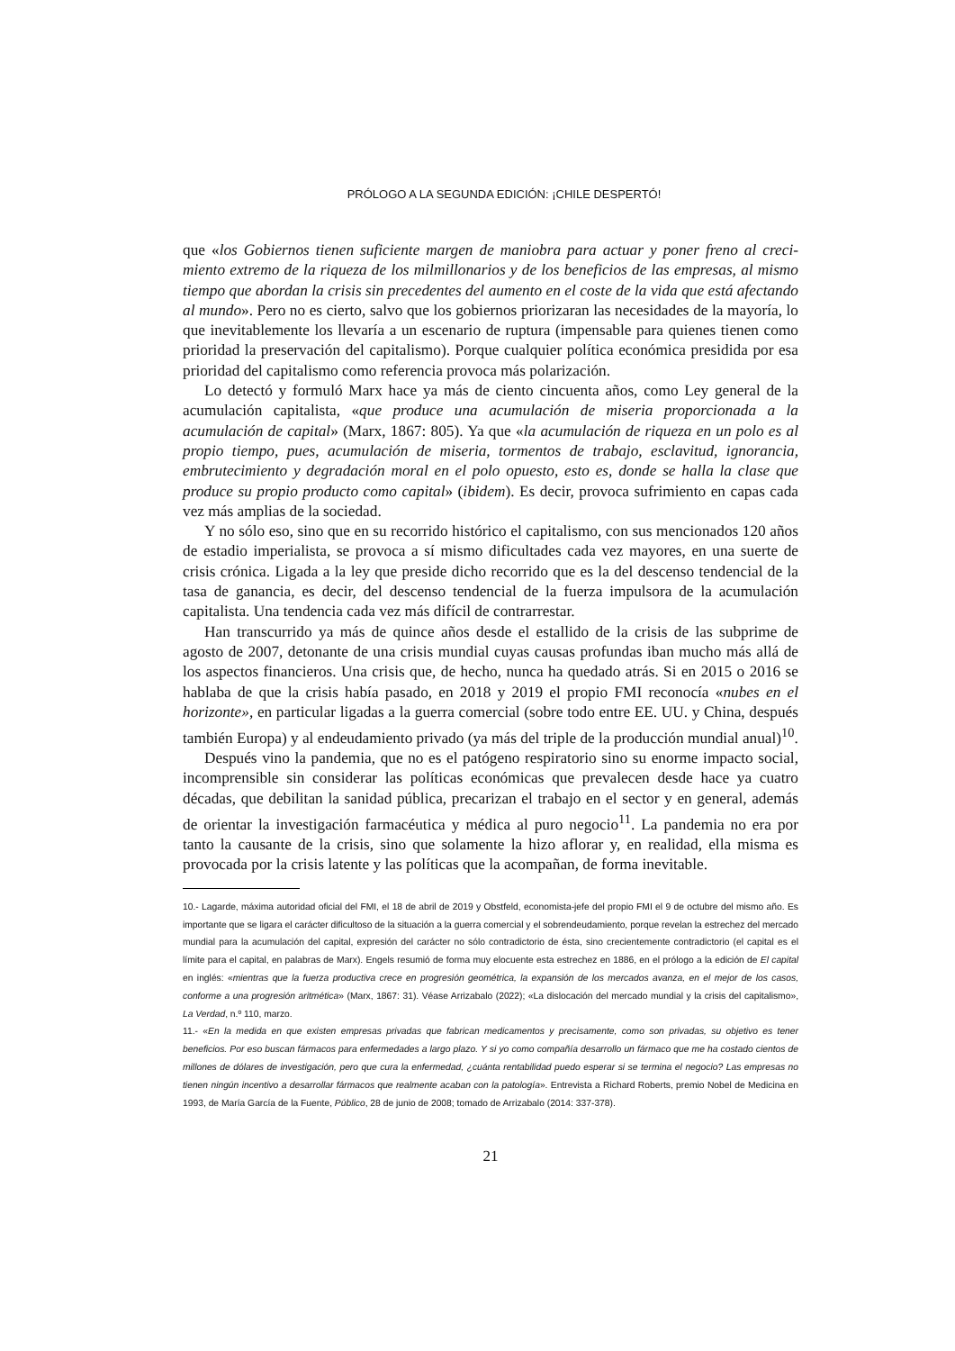PRÓLOGO A LA SEGUNDA EDICIÓN: ¡CHILE DESPERTÓ!
que «los Gobiernos tienen suficiente margen de maniobra para actuar y poner freno al creci­miento extremo de la riqueza de los milmillonarios y de los beneficios de las empresas, al mismo tiempo que abordan la crisis sin precedentes del aumento en el coste de la vida que está afectando al mundo». Pero no es cierto, salvo que los gobiernos priorizaran las necesidades de la mayo­ría, lo que inevitablemente los llevaría a un escenario de ruptura (impensable para quienes tienen como prioridad la preservación del capitalismo). Porque cualquier política económica presidida por esa prioridad del capitalismo como referencia provoca más polarización.
Lo detectó y formuló Marx hace ya más de ciento cincuenta años, como Ley general de la acumulación capitalista, «que produce una acumulación de miseria proporcionada a la acumulación de capital» (Marx, 1867: 805). Ya que «la acumulación de riqueza en un polo es al propio tiempo, pues, acumulación de miseria, tormentos de trabajo, esclavitud, ignorancia, embrutecimiento y degradación moral en el polo opuesto, esto es, donde se halla la clase que produce su propio producto como capital» (ibidem). Es decir, provoca sufrimiento en capas cada vez más amplias de la sociedad.
Y no sólo eso, sino que en su recorrido histórico el capitalismo, con sus mencionados 120 años de estadio imperialista, se provoca a sí mismo dificultades cada vez mayores, en una suerte de crisis crónica. Ligada a la ley que preside dicho recorrido que es la del descenso tendencial de la tasa de ganancia, es decir, del descenso tendencial de la fuerza impulsora de la acumulación capitalista. Una tendencia cada vez más difícil de contrarrestar.
Han transcurrido ya más de quince años desde el estallido de la crisis de las subprime de agosto de 2007, detonante de una crisis mundial cuyas causas profundas iban mucho más allá de los aspectos financieros. Una crisis que, de hecho, nunca ha quedado atrás. Si en 2015 o 2016 se hablaba de que la crisis había pasado, en 2018 y 2019 el propio FMI reconocía «nubes en el horizonte», en particular ligadas a la guerra comercial (sobre todo entre EE. UU. y China, después también Europa) y al endeudamiento privado (ya más del triple de la producción mundial anual)<sup>10</sup>.
Después vino la pandemia, que no es el patógeno respiratorio sino su enorme impacto social, incomprensible sin considerar las políticas económicas que prevalecen desde hace ya cuatro décadas, que debilitan la sanidad pública, precarizan el trabajo en el sector y en general, además de orientar la investigación farmacéutica y médica al puro negocio<sup>11</sup>. La pandemia no era por tanto la causante de la crisis, sino que solamente la hizo aflorar y, en realidad, ella misma es provocada por la crisis latente y las políticas que la acompañan, de forma inevitable.
10.- Lagarde, máxima autoridad oficial del FMI, el 18 de abril de 2019 y Obstfeld, economista-jefe del propio FMI el 9 de octubre del mismo año. Es importante que se ligara el carácter dificultoso de la situación a la guerra comercial y el sobrendeudamiento, porque revelan la estrechez del mercado mundial para la acumulación del capital, expresión del carácter no sólo contradictorio de ésta, sino crecientemente contradictorio (el capital es el límite para el capital, en palabras de Marx). Engels resumió de forma muy elocuente esta estrechez en 1886, en el prólogo a la edición de El capital en inglés: «mientras que la fuerza productiva crece en progresión geométrica, la expansión de los mercados avanza, en el mejor de los casos, conforme a una progresión aritmética» (Marx, 1867: 31). Véase Arrizabalo (2022); «La dislocación del mercado mundial y la crisis del capitalismo», La Verdad, n.º 110, marzo.
11.- «En la medida en que existen empresas privadas que fabrican medicamentos y precisamente, como son privadas, su objetivo es tener beneficios. Por eso buscan fármacos para enfermedades a largo plazo. Y si yo como compañía desarrollo un fármaco que me ha costado cientos de millones de dólares de investigación, pero que cura la enfermedad, ¿cuánta rentabilidad puedo esperar si se termina el negocio? Las empresas no tienen ningún incentivo a desarrollar fármacos que realmente acaban con la patología». Entrevista a Richard Roberts, premio Nobel de Medicina en 1993, de María García de la Fuente, Público, 28 de junio de 2008; tomado de Arrizabalo (2014: 337-378).
21